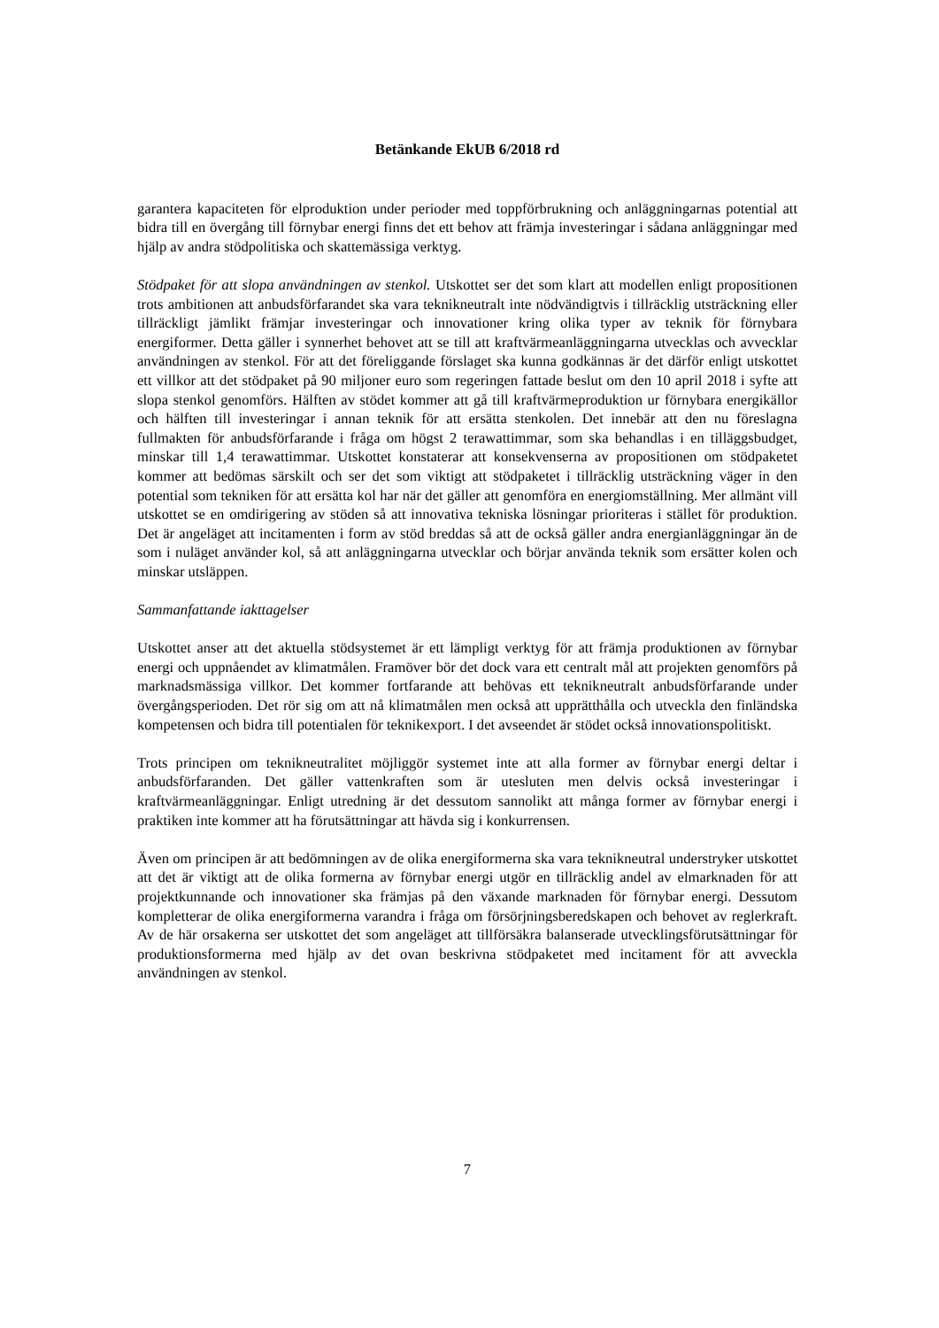Betänkande EkUB 6/2018 rd
garantera kapaciteten för elproduktion under perioder med toppförbrukning och anläggningarnas potential att bidra till en övergång till förnybar energi finns det ett behov att främja investeringar i sådana anläggningar med hjälp av andra stödpolitiska och skattemässiga verktyg.
Stödpaket för att slopa användningen av stenkol. Utskottet ser det som klart att modellen enligt propositionen trots ambitionen att anbudsförfarandet ska vara teknikneutralt inte nödvändigtvis i tillräcklig utsträckning eller tillräckligt jämlikt främjar investeringar och innovationer kring olika typer av teknik för förnybara energiformer. Detta gäller i synnerhet behovet att se till att kraftvärmeanläggningarna utvecklas och avvecklar användningen av stenkol. För att det föreliggande förslaget ska kunna godkännas är det därför enligt utskottet ett villkor att det stödpaket på 90 miljoner euro som regeringen fattade beslut om den 10 april 2018 i syfte att slopa stenkol genomförs. Hälften av stödet kommer att gå till kraftvärmeproduktion ur förnybara energikällor och hälften till investeringar i annan teknik för att ersätta stenkolen. Det innebär att den nu föreslagna fullmakten för anbudsförfarande i fråga om högst 2 terawattimmar, som ska behandlas i en tilläggsbudget, minskar till 1,4 terawattimmar. Utskottet konstaterar att konsekvenserna av propositionen om stödpaketet kommer att bedömas särskilt och ser det som viktigt att stödpaketet i tillräcklig utsträckning väger in den potential som tekniken för att ersätta kol har när det gäller att genomföra en energiomställning. Mer allmänt vill utskottet se en omdirigering av stöden så att innovativa tekniska lösningar prioriteras i stället för produktion. Det är angeläget att incitamenten i form av stöd breddas så att de också gäller andra energianläggningar än de som i nuläget använder kol, så att anläggningarna utvecklar och börjar använda teknik som ersätter kolen och minskar utsläppen.
Sammanfattande iakttagelser
Utskottet anser att det aktuella stödsystemet är ett lämpligt verktyg för att främja produktionen av förnybar energi och uppnåendet av klimatmålen. Framöver bör det dock vara ett centralt mål att projekten genomförs på marknadsmässiga villkor. Det kommer fortfarande att behövas ett teknikneutralt anbudsförfarande under övergångsperioden. Det rör sig om att nå klimatmålen men också att upprätthålla och utveckla den finländska kompetensen och bidra till potentialen för teknikexport. I det avseendet är stödet också innovationspolitiskt.
Trots principen om teknikneutralitet möjliggör systemet inte att alla former av förnybar energi deltar i anbudsförfaranden. Det gäller vattenkraften som är utesluten men delvis också investeringar i kraftvärmeanläggningar. Enligt utredning är det dessutom sannolikt att många former av förnybar energi i praktiken inte kommer att ha förutsättningar att hävda sig i konkurrensen.
Även om principen är att bedömningen av de olika energiformerna ska vara teknikneutral understryker utskottet att det är viktigt att de olika formerna av förnybar energi utgör en tillräcklig andel av elmarknaden för att projektkunnande och innovationer ska främjas på den växande marknaden för förnybar energi. Dessutom kompletterar de olika energiformerna varandra i fråga om försörjningsberedskapen och behovet av reglerkraft. Av de här orsakerna ser utskottet det som angeläget att tillförsäkra balanserade utvecklingsförutsättningar för produktionsformerna med hjälp av det ovan beskrivna stödpaketet med incitament för att avveckla användningen av stenkol.
7